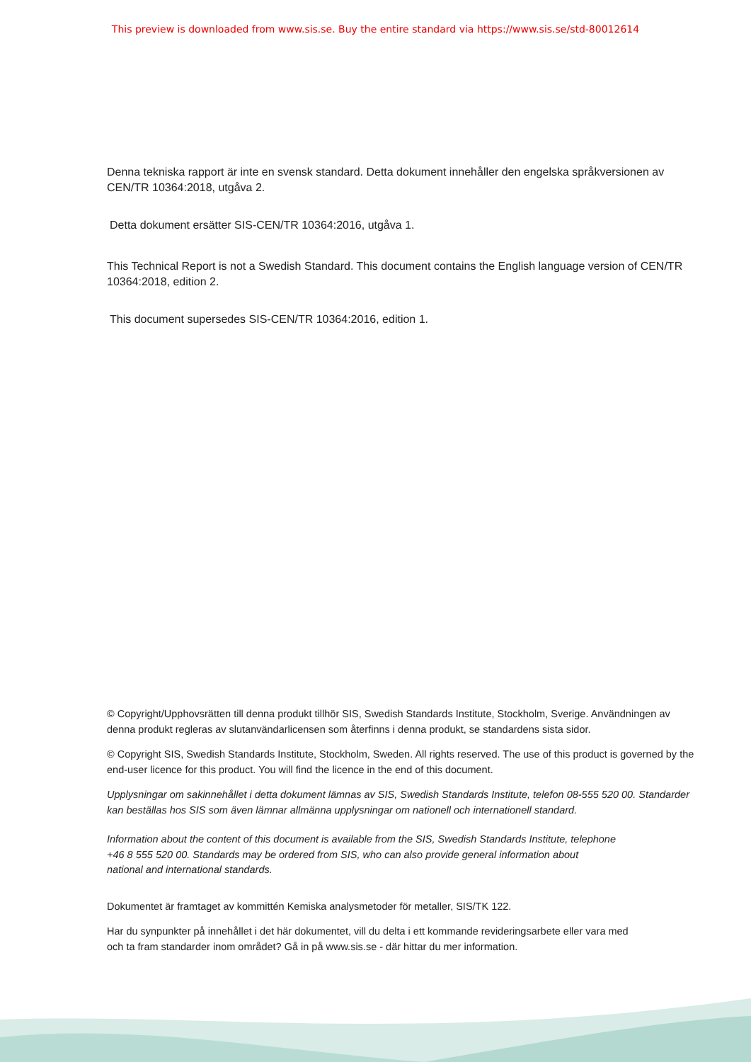This preview is downloaded from www.sis.se. Buy the entire standard via https://www.sis.se/std-80012614
Denna tekniska rapport är inte en svensk standard. Detta dokument innehåller den engelska språkversionen av CEN/TR 10364:2018, utgåva 2.
Detta dokument ersätter SIS-CEN/TR 10364:2016, utgåva 1.
This Technical Report is not a Swedish Standard. This document contains the English language version of CEN/TR 10364:2018, edition 2.
This document supersedes SIS-CEN/TR 10364:2016, edition 1.
© Copyright/Upphovsrätten till denna produkt tillhör SIS, Swedish Standards Institute, Stockholm, Sverige. Användningen av denna produkt regleras av slutanvändarlicensen som återfinns i denna produkt, se standardens sista sidor.
© Copyright SIS, Swedish Standards Institute, Stockholm, Sweden. All rights reserved. The use of this product is governed by the end-user licence for this product. You will find the licence in the end of this document.
Upplysningar om sakinnehållet i detta dokument lämnas av SIS, Swedish Standards Institute, telefon 08-555 520 00. Standarder kan beställas hos SIS som även lämnar allmänna upplysningar om nationell och internationell standard.
Information about the content of this document is available from the SIS, Swedish Standards Institute, telephone +46 8 555 520 00. Standards may be ordered from SIS, who can also provide general information about national and international standards.
Dokumentet är framtaget av kommittén Kemiska analysmetoder för metaller, SIS/TK 122.
Har du synpunkter på innehållet i det här dokumentet, vill du delta i ett kommande revideringsarbete eller vara med och ta fram standarder inom området? Gå in på www.sis.se - där hittar du mer information.